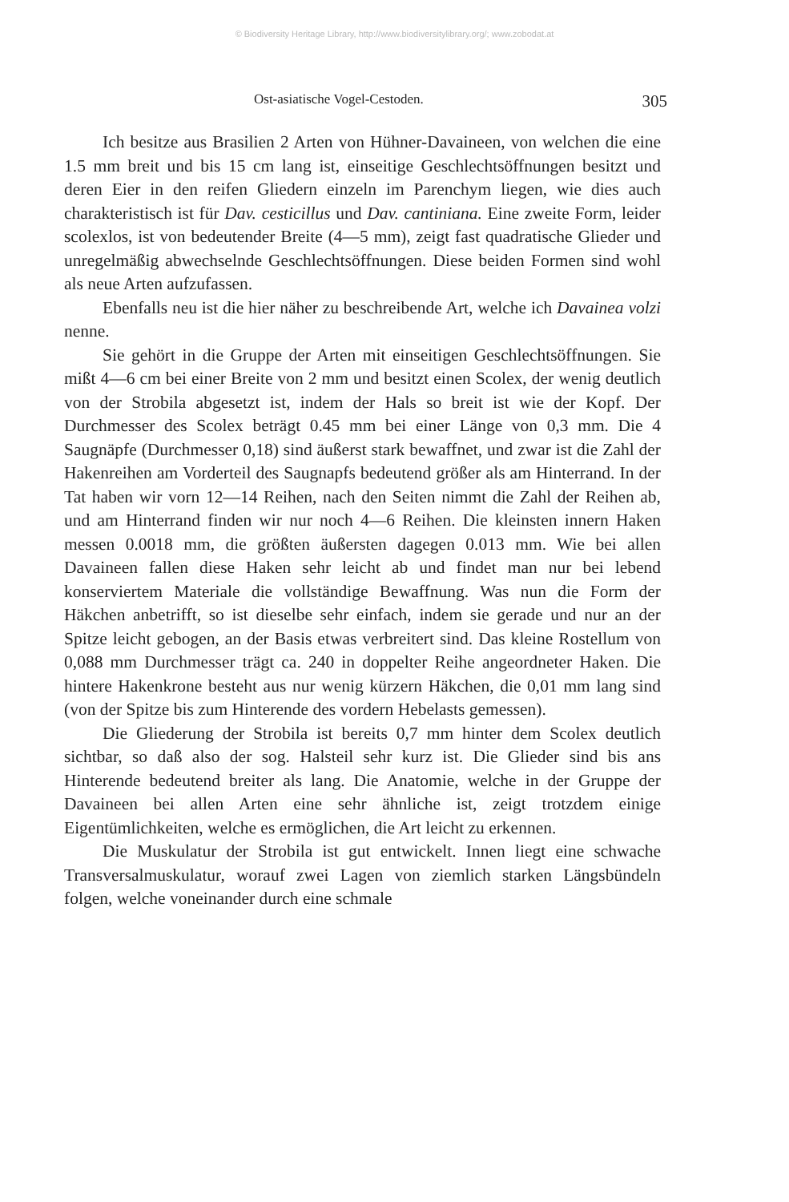© Biodiversity Heritage Library, http://www.biodiversitylibrary.org/; www.zobodat.at
Ost-asiatische Vogel-Cestoden. 305
Ich besitze aus Brasilien 2 Arten von Hühner-Davaineen, von welchen die eine 1.5 mm breit und bis 15 cm lang ist, einseitige Geschlechtsöffnungen besitzt und deren Eier in den reifen Gliedern einzeln im Parenchym liegen, wie dies auch charakteristisch ist für Dav. cesticillus und Dav. cantiniana. Eine zweite Form, leider scolexlos, ist von bedeutender Breite (4—5 mm), zeigt fast quadratische Glieder und unregelmäßig abwechselnde Geschlechtsöffnungen. Diese beiden Formen sind wohl als neue Arten aufzufassen.
Ebenfalls neu ist die hier näher zu beschreibende Art, welche ich Davainea volzi nenne.
Sie gehört in die Gruppe der Arten mit einseitigen Geschlechtsöffnungen. Sie mißt 4—6 cm bei einer Breite von 2 mm und besitzt einen Scolex, der wenig deutlich von der Strobila abgesetzt ist, indem der Hals so breit ist wie der Kopf. Der Durchmesser des Scolex beträgt 0.45 mm bei einer Länge von 0,3 mm. Die 4 Saugnäpfe (Durchmesser 0,18) sind äußerst stark bewaffnet, und zwar ist die Zahl der Hakenreihen am Vorderteil des Saugnapfs bedeutend größer als am Hinterrand. In der Tat haben wir vorn 12—14 Reihen, nach den Seiten nimmt die Zahl der Reihen ab, und am Hinterrand finden wir nur noch 4—6 Reihen. Die kleinsten innern Haken messen 0.0018 mm, die größten äußersten dagegen 0.013 mm. Wie bei allen Davaineen fallen diese Haken sehr leicht ab und findet man nur bei lebend konserviertem Materiale die vollständige Bewaffnung. Was nun die Form der Häkchen anbetrifft, so ist dieselbe sehr einfach, indem sie gerade und nur an der Spitze leicht gebogen, an der Basis etwas verbreitert sind. Das kleine Rostellum von 0,088 mm Durchmesser trägt ca. 240 in doppelter Reihe angeordneter Haken. Die hintere Hakenkrone besteht aus nur wenig kürzern Häkchen, die 0,01 mm lang sind (von der Spitze bis zum Hinterende des vordern Hebelasts gemessen).
Die Gliederung der Strobila ist bereits 0,7 mm hinter dem Scolex deutlich sichtbar, so daß also der sog. Halsteil sehr kurz ist. Die Glieder sind bis ans Hinterende bedeutend breiter als lang. Die Anatomie, welche in der Gruppe der Davaineen bei allen Arten eine sehr ähnliche ist, zeigt trotzdem einige Eigentümlichkeiten, welche es ermöglichen, die Art leicht zu erkennen.
Die Muskulatur der Strobila ist gut entwickelt. Innen liegt eine schwache Transversalmuskulatur, worauf zwei Lagen von ziemlich starken Längsbündeln folgen, welche voneinander durch eine schmale